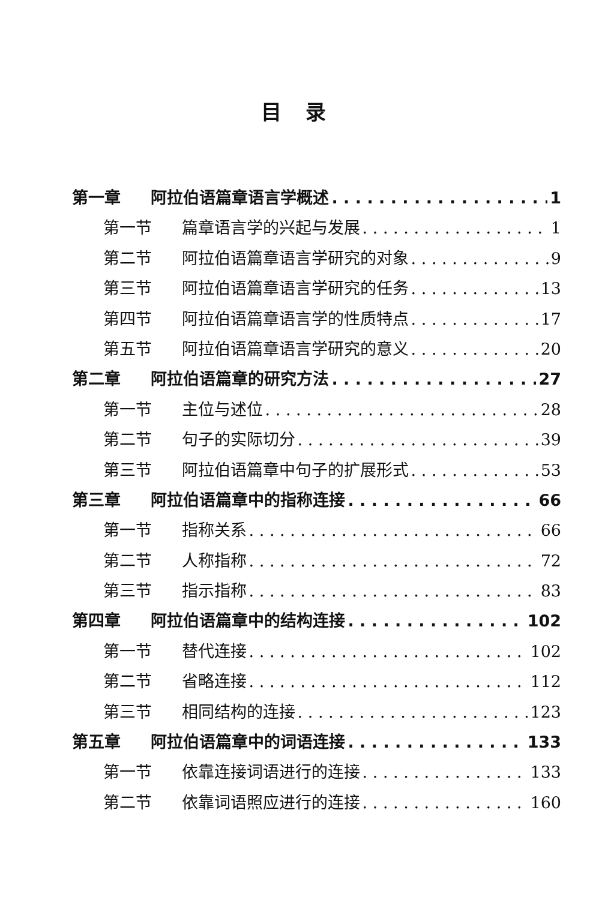目录
第一章 阿拉伯语篇章语言学概述 1
第一节 篇章语言学的兴起与发展 1
第二节 阿拉伯语篇章语言学研究的对象 9
第三节 阿拉伯语篇章语言学研究的任务 13
第四节 阿拉伯语篇章语言学的性质特点 17
第五节 阿拉伯语篇章语言学研究的意义 20
第二章 阿拉伯语篇章的研究方法 27
第一节 主位与述位 28
第二节 句子的实际切分 39
第三节 阿拉伯语篇章中句子的扩展形式 53
第三章 阿拉伯语篇章中的指称连接 66
第一节 指称关系 66
第二节 人称指称 72
第三节 指示指称 83
第四章 阿拉伯语篇章中的结构连接 102
第一节 替代连接 102
第二节 省略连接 112
第三节 相同结构的连接 123
第五章 阿拉伯语篇章中的词语连接 133
第一节 依靠连接词语进行的连接 133
第二节 依靠词语照应进行的连接 160